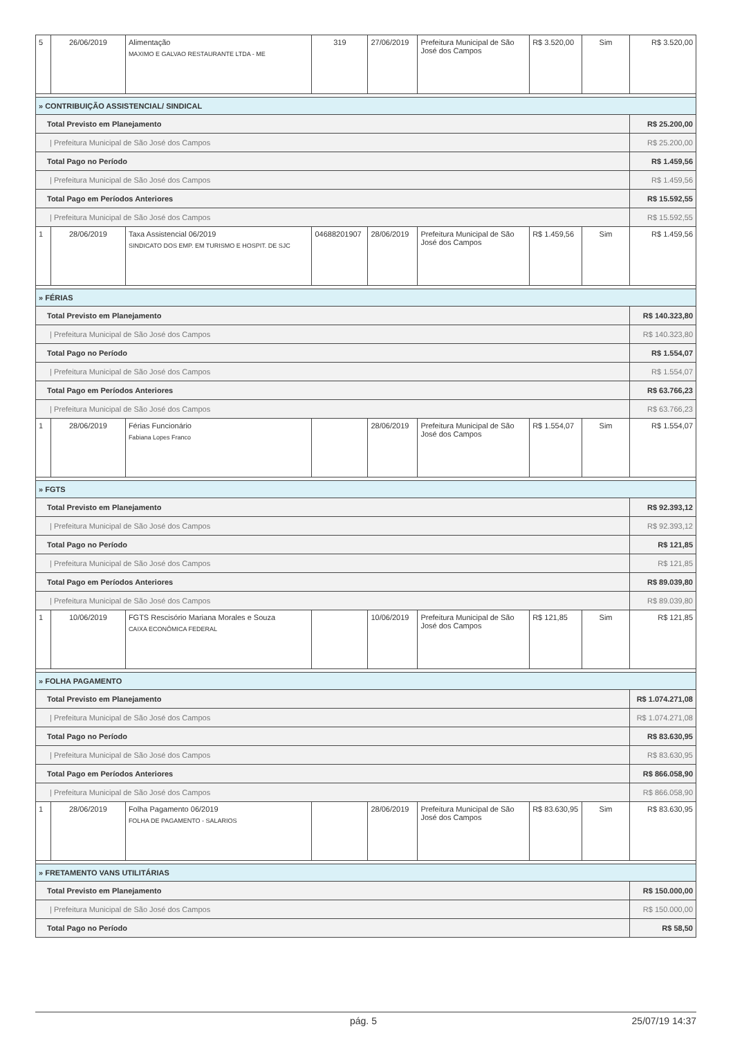| 5 | 26/06/2019 | Alimentação MAXIMO E GALVAO RESTAURANTE LTDA - ME | 319 | 27/06/2019 | Prefeitura Municipal de São José dos Campos | R$ 3.520,00 | Sim | R$ 3.520,00 |
| » CONTRIBUIÇÃO ASSISTENCIAL/ SINDICAL | | | | | | | | |
| Total Previsto em Planejamento | | | | | | | | R$ 25.200,00 |
| / Prefeitura Municipal de São José dos Campos | | | | | | | | R$ 25.200,00 |
| Total Pago no Período | | | | | | | | R$ 1.459,56 |
| / Prefeitura Municipal de São José dos Campos | | | | | | | | R$ 1.459,56 |
| Total Pago em Períodos Anteriores | | | | | | | | R$ 15.592,55 |
| / Prefeitura Municipal de São José dos Campos | | | | | | | | R$ 15.592,55 |
| 1 | 28/06/2019 | Taxa Assistencial 06/2019 SINDICATO DOS EMP. EM TURISMO E HOSPIT. DE SJC | 04688201907 | 28/06/2019 | Prefeitura Municipal de São José dos Campos | R$ 1.459,56 | Sim | R$ 1.459,56 |
| » FÉRIAS | | | | | | | | |
| Total Previsto em Planejamento | | | | | | | | R$ 140.323,80 |
| / Prefeitura Municipal de São José dos Campos | | | | | | | | R$ 140.323,80 |
| Total Pago no Período | | | | | | | | R$ 1.554,07 |
| / Prefeitura Municipal de São José dos Campos | | | | | | | | R$ 1.554,07 |
| Total Pago em Períodos Anteriores | | | | | | | | R$ 63.766,23 |
| / Prefeitura Municipal de São José dos Campos | | | | | | | | R$ 63.766,23 |
| 1 | 28/06/2019 | Férias Funcionário Fabiana Lopes Franco | | 28/06/2019 | Prefeitura Municipal de São José dos Campos | R$ 1.554,07 | Sim | R$ 1.554,07 |
| » FGTS | | | | | | | | |
| Total Previsto em Planejamento | | | | | | | | R$ 92.393,12 |
| / Prefeitura Municipal de São José dos Campos | | | | | | | | R$ 92.393,12 |
| Total Pago no Período | | | | | | | | R$ 121,85 |
| / Prefeitura Municipal de São José dos Campos | | | | | | | | R$ 121,85 |
| Total Pago em Períodos Anteriores | | | | | | | | R$ 89.039,80 |
| / Prefeitura Municipal de São José dos Campos | | | | | | | | R$ 89.039,80 |
| 1 | 10/06/2019 | FGTS Rescisório Mariana Morales e Souza CAIXA ECONÔMICA FEDERAL | | 10/06/2019 | Prefeitura Municipal de São José dos Campos | R$ 121,85 | Sim | R$ 121,85 |
| » FOLHA PAGAMENTO | | | | | | | | |
| Total Previsto em Planejamento | | | | | | | | R$ 1.074.271,08 |
| / Prefeitura Municipal de São José dos Campos | | | | | | | | R$ 1.074.271,08 |
| Total Pago no Período | | | | | | | | R$ 83.630,95 |
| / Prefeitura Municipal de São José dos Campos | | | | | | | | R$ 83.630,95 |
| Total Pago em Períodos Anteriores | | | | | | | | R$ 866.058,90 |
| / Prefeitura Municipal de São José dos Campos | | | | | | | | R$ 866.058,90 |
| 1 | 28/06/2019 | Folha Pagamento 06/2019 FOLHA DE PAGAMENTO - SALARIOS | | 28/06/2019 | Prefeitura Municipal de São José dos Campos | R$ 83.630,95 | Sim | R$ 83.630,95 |
| » FRETAMENTO VANS UTILITÁRIAS | | | | | | | | |
| Total Previsto em Planejamento | | | | | | | | R$ 150.000,00 |
| / Prefeitura Municipal de São José dos Campos | | | | | | | | R$ 150.000,00 |
| Total Pago no Período | | | | | | | | R$ 58,50 |
pág. 5 25/07/19 14:37